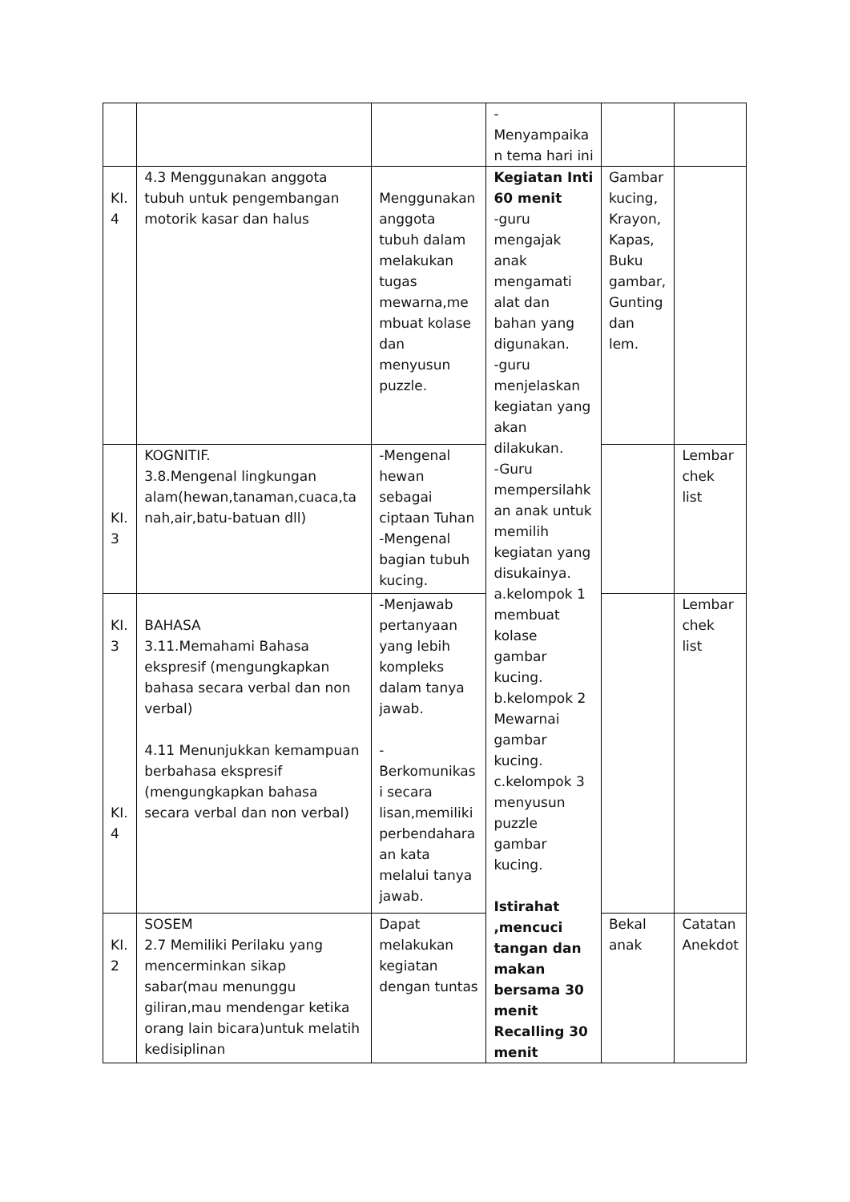| | | | - Menyampaika n tema hari ini | | |
| KI. 4 | 4.3 Menggunakan anggota tubuh untuk pengembangan motorik kasar dan halus | Menggunakan anggota tubuh dalam melakukan tugas mewarna,me mbuat kolase dan menyusun puzzle. | Kegiatan Inti 60 menit -guru mengajak anak mengamati alat dan bahan yang digunakan. -guru menjelaskan kegiatan yang akan dilakukan. -Guru mempersilahk an anak untuk memilih kegiatan yang disukainya. a.kelompok 1 membuat kolase gambar kucing. b.kelompok 2 Mewarnai gambar kucing. c.kelompok 3 menyusun puzzle gambar kucing. Istirahat ,mencuci tangan dan makan bersama 30 menit Recalling 30 menit | Gambar kucing, Krayon, Kapas, Buku gambar, Gunting dan lem. | |
| KI. 3 | KOGNITIF. 3.8.Mengenal lingkungan alam(hewan,tanaman,cuaca,ta nah,air,batu-batuan dll) | -Mengenal hewan sebagai ciptaan Tuhan -Mengenal bagian tubuh kucing. | | | Lembar chek list |
| KI. 3 KI. 4 | BAHASA 3.11.Memahami Bahasa ekspresif (mengungkapkan bahasa secara verbal dan non verbal) 4.11 Menunjukkan kemampuan berbahasa ekspresif (mengungkapkan bahasa secara verbal dan non verbal) | -Menjawab pertanyaan yang lebih kompleks dalam tanya jawab. - Berkomunikas i secara lisan,memiliki perbendahara an kata melalui tanya jawab. | | | Lembar chek list |
| KI. 2 | SOSEM 2.7 Memiliki Perilaku yang mencerminkan sikap sabar(mau menunggu giliran,mau mendengar ketika orang lain bicara)untuk melatih kedisiplinan | Dapat melakukan kegiatan dengan tuntas | | Bekal anak | Catatan Anekdot |